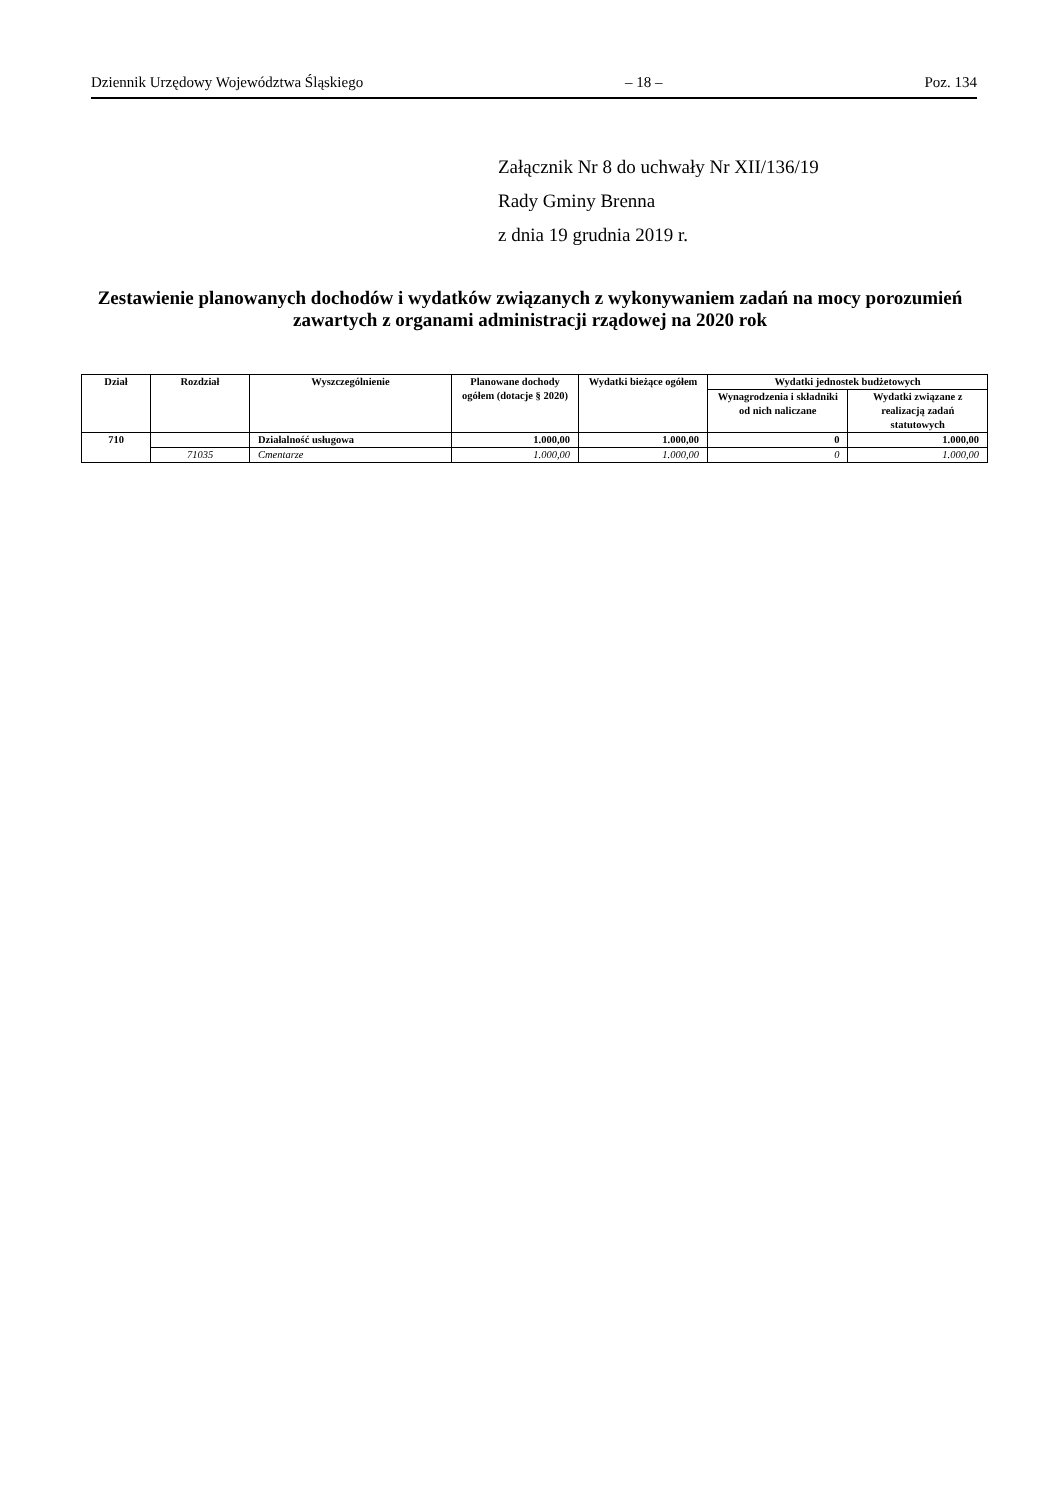Dziennik Urzędowy Województwa Śląskiego – 18 – Poz. 134
Załącznik Nr 8 do uchwały Nr XII/136/19
Rady Gminy Brenna
z dnia 19 grudnia 2019 r.
Zestawienie planowanych dochodów i wydatków związanych z wykonywaniem zadań na mocy porozumień zawartych z organami administracji rządowej na 2020 rok
| Dział | Rozdział | Wyszczególnienie | Planowane dochody ogółem (dotacje § 2020) | Wydatki bieżące ogółem | Wydatki jednostek budżetowych | |
| --- | --- | --- | --- | --- | --- | --- |
| | | | | | Wynagrodzenia i składniki od nich naliczane | Wydatki związane z realizacją zadań statutowych |
| 710 | | Działalność usługowa | 1.000,00 | 1.000,00 | 0 | 1.000,00 |
| | 71035 | Cmentarze | 1.000,00 | 1.000,00 | 0 | 1.000,00 |